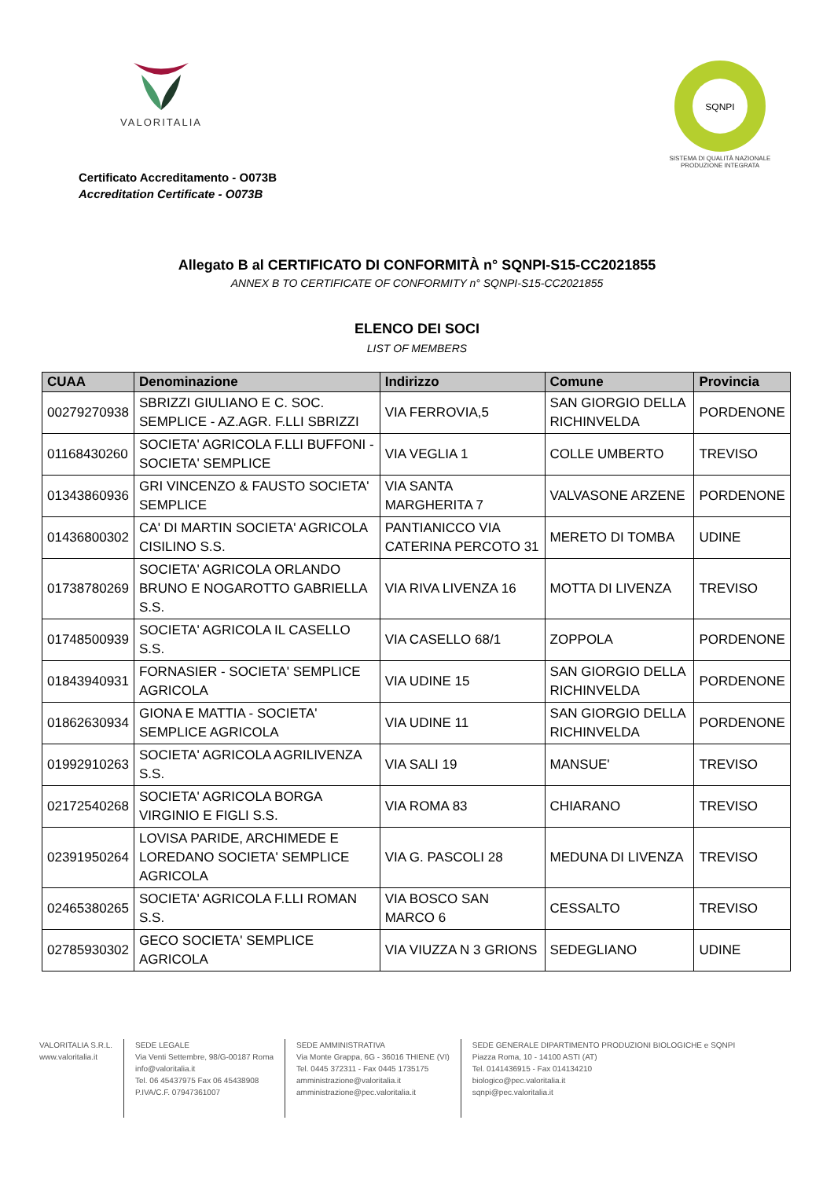VALORITALIA
SQNPI
SISTEMA DI QUALITÀ NAZIONALE
PRODUZIONE INTEGRATA
Certificato Accreditamento - O073B
Accreditation Certificate - O073B
Allegato B al CERTIFICATO DI CONFORMITÀ n° SQNPI-S15-CC2021855
ANNEX B TO CERTIFICATE OF CONFORMITY n° SQNPI-S15-CC2021855
ELENCO DEI SOCI
LIST OF MEMBERS
| CUAA | Denominazione | Indirizzo | Comune | Provincia |
| --- | --- | --- | --- | --- |
| 00279270938 | SBRIZZI GIULIANO E C. SOC. SEMPLICE - AZ.AGR. F.LLI SBRIZZI | VIA FERROVIA,5 | SAN GIORGIO DELLA RICHINVELDA | PORDENONE |
| 01168430260 | SOCIETA' AGRICOLA F.LLI BUFFONI - SOCIETA' SEMPLICE | VIA VEGLIA 1 | COLLE UMBERTO | TREVISO |
| 01343860936 | GRI VINCENZO & FAUSTO SOCIETA' SEMPLICE | VIA SANTA MARGHERITA 7 | VALVASONE ARZENE | PORDENONE |
| 01436800302 | CA' DI MARTIN SOCIETA' AGRICOLA CISILINO S.S. | PANTIANICCO VIA CATERINA PERCOTO 31 | MERETO DI TOMBA | UDINE |
| 01738780269 | SOCIETA' AGRICOLA ORLANDO BRUNO E NOGAROTTO GABRIELLA S.S. | VIA RIVA LIVENZA 16 | MOTTA DI LIVENZA | TREVISO |
| 01748500939 | SOCIETA' AGRICOLA IL CASELLO S.S. | VIA CASELLO 68/1 | ZOPPOLA | PORDENONE |
| 01843940931 | FORNASIER - SOCIETA' SEMPLICE AGRICOLA | VIA UDINE 15 | SAN GIORGIO DELLA RICHINVELDA | PORDENONE |
| 01862630934 | GIONA E MATTIA - SOCIETA' SEMPLICE AGRICOLA | VIA UDINE 11 | SAN GIORGIO DELLA RICHINVELDA | PORDENONE |
| 01992910263 | SOCIETA' AGRICOLA AGRILIVENZA S.S. | VIA SALI 19 | MANSUE' | TREVISO |
| 02172540268 | SOCIETA' AGRICOLA BORGA VIRGINIO E FIGLI S.S. | VIA ROMA 83 | CHIARANO | TREVISO |
| 02391950264 | LOVISA PARIDE, ARCHIMEDE E LOREDANO SOCIETA' SEMPLICE AGRICOLA | VIA G. PASCOLI 28 | MEDUNA DI LIVENZA | TREVISO |
| 02465380265 | SOCIETA' AGRICOLA F.LLI ROMAN S.S. | VIA BOSCO SAN MARCO 6 | CESSALTO | TREVISO |
| 02785930302 | GECO SOCIETA' SEMPLICE AGRICOLA | VIA VIUZZA N 3 GRIONS | SEDEGLIANO | UDINE |
VALORITALIA S.R.L.
www.valoritalia.it
SEDE LEGALE
Via Venti Settembre, 98/G-00187 Roma
info@valoritalia.it
Tel. 06 45437975 Fax 06 45438908
P.IVA/C.F. 07947361007
SEDE AMMINISTRATIVA
Via Monte Grappa, 6G - 36016 THIENE (VI)
Tel. 0445 372311 - Fax 0445 1735175
amministrazione@valoritalia.it
amministrazione@pec.valoritalia.it
SEDE GENERALE DIPARTIMENTO PRODUZIONI BIOLOGICHE e SQNPI
Piazza Roma, 10 - 14100 ASTI (AT)
Tel. 0141436915 - Fax 014134210
biologico@pec.valoritalia.it
sqnpi@pec.valoritalia.it